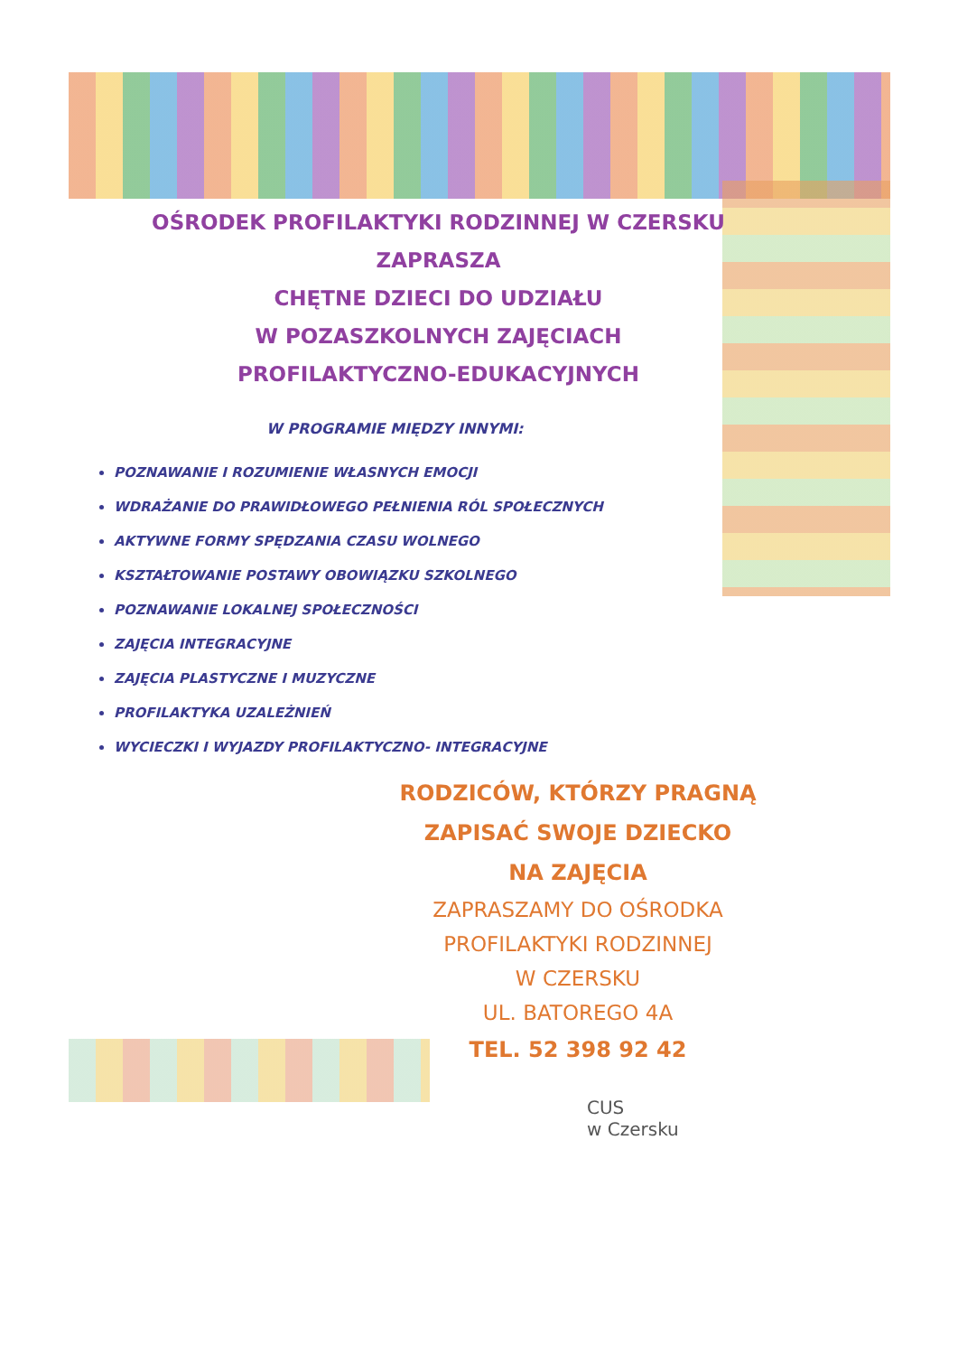OŚRODEK PROFILAKTYKI RODZINNEJ W CZERSKU
ZAPRASZA
CHĘTNE DZIECI DO UDZIAŁU
W POZASZKOLNYCH ZAJĘCIACH
PROFILAKTYCZNO-EDUKACYJNYCH
W PROGRAMIE MIĘDZY INNYMI:
POZNAWANIE I ROZUMIENIE WŁASNYCH EMOCJI
WDRAŻANIE DO PRAWIDŁOWEGO PEŁNIENIA RÓL SPOŁECZNYCH
AKTYWNE FORMY SPĘDZANIA CZASU WOLNEGO
KSZTAŁTOWANIE POSTAWY OBOWIĄZKU SZKOLNEGO
POZNAWANIE LOKALNEJ SPOŁECZNOŚCI
ZAJĘCIA INTEGRACYJNE
ZAJĘCIA PLASTYCZNE I MUZYCZNE
PROFILAKTYKA UZALEŻNIEŃ
WYCIECZKI I WYJAZDY PROFILAKTYCZNO- INTEGRACYJNE
RODZICÓW, KTÓRZY PRAGNĄ
ZAPISAĆ SWOJE DZIECKO
NA ZAJĘCIA
ZAPRASZAMY DO OŚRODKA
PROFILAKTYKI RODZINNEJ
W CZERSKU
UL. BATOREGO 4A
TEL. 52 398 92 42
CUS
w Czersku